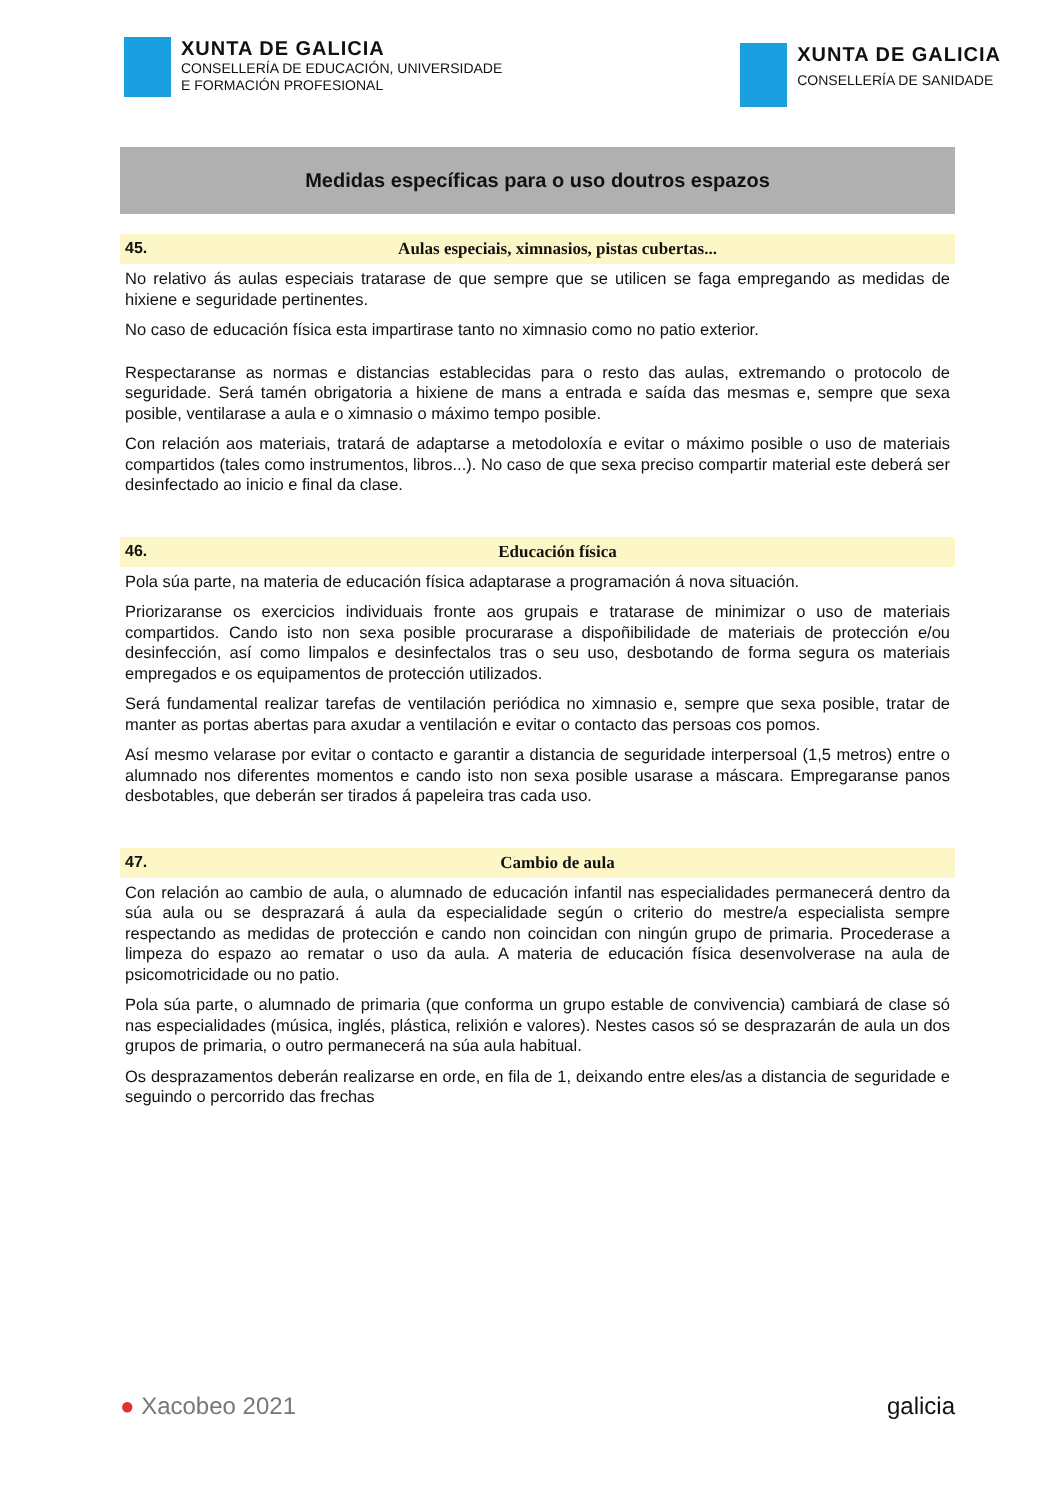XUNTA DE GALICIA
CONSELLERÍA DE EDUCACIÓN, UNIVERSIDADE
E FORMACIÓN PROFESIONAL
XUNTA DE GALICIA
CONSELLERÍA DE SANIDADE
Medidas específicas para o uso doutros espazos
45. Aulas especiais, ximnasios, pistas cubertas...
No relativo ás aulas especiais tratarase de que sempre que se utilicen se faga empregando as medidas de hixiene e seguridade pertinentes.
No caso de educación física esta impartirase tanto no ximnasio como no patio exterior.
Respectaranse as normas e distancias establecidas para o resto das aulas, extremando o protocolo de seguridade. Será tamén obrigatoria a hixiene de mans a entrada e saída das mesmas e, sempre que sexa posible, ventilarase a aula e o ximnasio o máximo tempo posible.
Con relación aos materiais, tratará de adaptarse a metodoloxía e evitar o máximo posible o uso de materiais compartidos (tales como instrumentos, libros...). No caso de que sexa preciso compartir material este deberá ser desinfectado ao inicio e final da clase.
46. Educación física
Pola súa parte, na materia de educación física adaptarase a programación á nova situación.
Priorizaranse os exercicios individuais fronte aos grupais e tratarase de minimizar o uso de materiais compartidos. Cando isto non sexa posible procurarase a dispoñibilidade de materiais de protección e/ou desinfección, así como limpalos e desinfectalos tras o seu uso, desbotando de forma segura os materiais empregados e os equipamentos de protección utilizados.
Será fundamental realizar tarefas de ventilación periódica no ximnasio e, sempre que sexa posible, tratar de manter as portas abertas para axudar a ventilación e evitar o contacto das persoas cos pomos.
Así mesmo velarase por evitar o contacto e garantir a distancia de seguridade interpersoal (1,5 metros) entre o alumnado nos diferentes momentos e cando isto non sexa posible usarase a máscara. Empregaranse panos desbotables, que deberán ser tirados á papeleira tras cada uso.
47. Cambio de aula
Con relación ao cambio de aula, o alumnado de educación infantil nas especialidades permanecerá dentro da súa aula ou se desprazará á aula da especialidade según o criterio do mestre/a especialista sempre respectando as medidas de protección e cando non coincidan con ningún grupo de primaria. Procederase a limpeza do espazo ao rematar o uso da aula. A materia de educación física desenvolverase na aula de psicomotricidade ou no patio.
Pola súa parte, o alumnado de primaria (que conforma un grupo estable de convivencia) cambiará de clase só nas especialidades (música, inglés, plástica, relixión e valores). Nestes casos só se desprazarán de aula un dos grupos de primaria, o outro permanecerá na súa aula habitual.
Os desprazamentos deberán realizarse en orde, en fila de 1, deixando entre eles/as a distancia de seguridade e seguindo o percorrido das frechas
● Xacobeo 2021 galicia